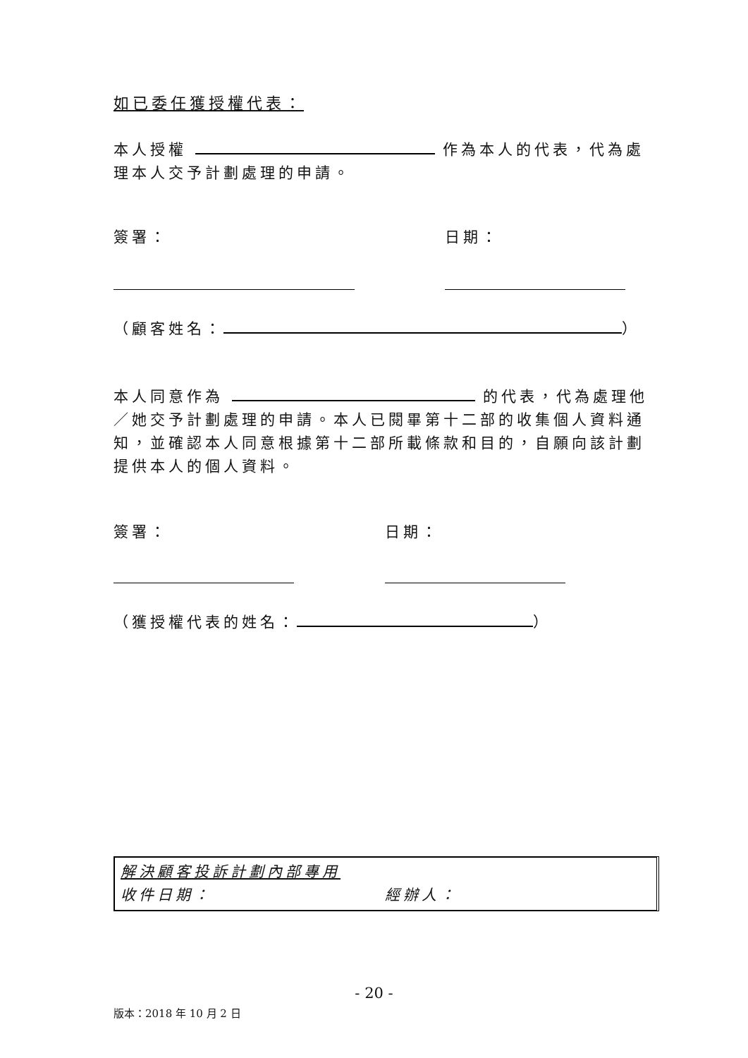如已委任獲授權代表：
本人授權 作為本人的代表，代為處理本人交予計劃處理的申請。
簽署： 日期：
（顧客姓名： ）
本人同意作為 的代表，代為處理他／她交予計劃處理的申請。本人已閱畢第十二部的收集個人資料通知，並確認本人同意根據第十二部所載條款和目的，自願向該計劃提供本人的個人資料。
簽署： 日期：
（獲授權代表的姓名： ）
解決顧客投訴計劃內部專用
收件日期： 經辦人：
- 20 -
版本：2018 年 10 月 2 日